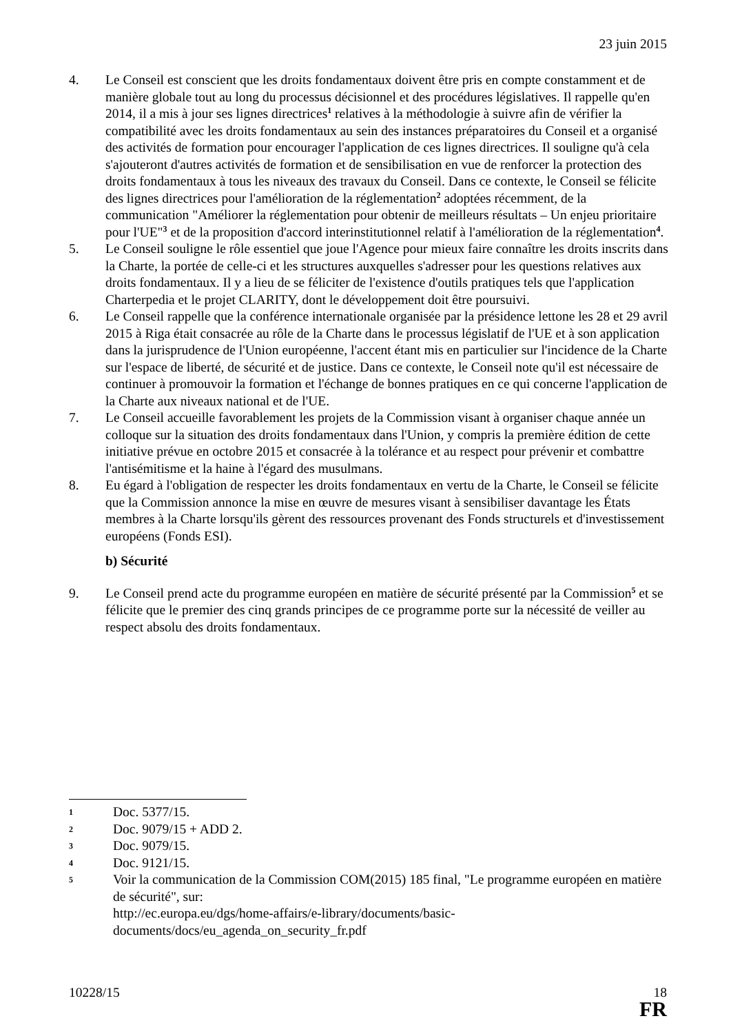23 juin 2015
4. Le Conseil est conscient que les droits fondamentaux doivent être pris en compte constamment et de manière globale tout au long du processus décisionnel et des procédures législatives. Il rappelle qu'en 2014, il a mis à jour ses lignes directrices<sup>1</sup> relatives à la méthodologie à suivre afin de vérifier la compatibilité avec les droits fondamentaux au sein des instances préparatoires du Conseil et a organisé des activités de formation pour encourager l'application de ces lignes directrices. Il souligne qu'à cela s'ajouteront d'autres activités de formation et de sensibilisation en vue de renforcer la protection des droits fondamentaux à tous les niveaux des travaux du Conseil. Dans ce contexte, le Conseil se félicite des lignes directrices pour l'amélioration de la réglementation<sup>2</sup> adoptées récemment, de la communication "Améliorer la réglementation pour obtenir de meilleurs résultats – Un enjeu prioritaire pour l'UE"<sup>3</sup> et de la proposition d'accord interinstitutionnel relatif à l'amélioration de la réglementation<sup>4</sup>.
5. Le Conseil souligne le rôle essentiel que joue l'Agence pour mieux faire connaître les droits inscrits dans la Charte, la portée de celle-ci et les structures auxquelles s'adresser pour les questions relatives aux droits fondamentaux. Il y a lieu de se féliciter de l'existence d'outils pratiques tels que l'application Charterpedia et le projet CLARITY, dont le développement doit être poursuivi.
6. Le Conseil rappelle que la conférence internationale organisée par la présidence lettone les 28 et 29 avril 2015 à Riga était consacrée au rôle de la Charte dans le processus législatif de l'UE et à son application dans la jurisprudence de l'Union européenne, l'accent étant mis en particulier sur l'incidence de la Charte sur l'espace de liberté, de sécurité et de justice. Dans ce contexte, le Conseil note qu'il est nécessaire de continuer à promouvoir la formation et l'échange de bonnes pratiques en ce qui concerne l'application de la Charte aux niveaux national et de l'UE.
7. Le Conseil accueille favorablement les projets de la Commission visant à organiser chaque année un colloque sur la situation des droits fondamentaux dans l'Union, y compris la première édition de cette initiative prévue en octobre 2015 et consacrée à la tolérance et au respect pour prévenir et combattre l'antisémitisme et la haine à l'égard des musulmans.
8. Eu égard à l'obligation de respecter les droits fondamentaux en vertu de la Charte, le Conseil se félicite que la Commission annonce la mise en œuvre de mesures visant à sensibiliser davantage les États membres à la Charte lorsqu'ils gèrent des ressources provenant des Fonds structurels et d'investissement européens (Fonds ESI).
b) Sécurité
9. Le Conseil prend acte du programme européen en matière de sécurité présenté par la Commission<sup>5</sup> et se félicite que le premier des cinq grands principes de ce programme porte sur la nécessité de veiller au respect absolu des droits fondamentaux.
1 Doc. 5377/15.
2 Doc. 9079/15 + ADD 2.
3 Doc. 9079/15.
4 Doc. 9121/15.
5 Voir la communication de la Commission COM(2015) 185 final, "Le programme européen en matière de sécurité", sur:
http://ec.europa.eu/dgs/home-affairs/e-library/documents/basic-documents/docs/eu_agenda_on_security_fr.pdf
10228/15 18
FR